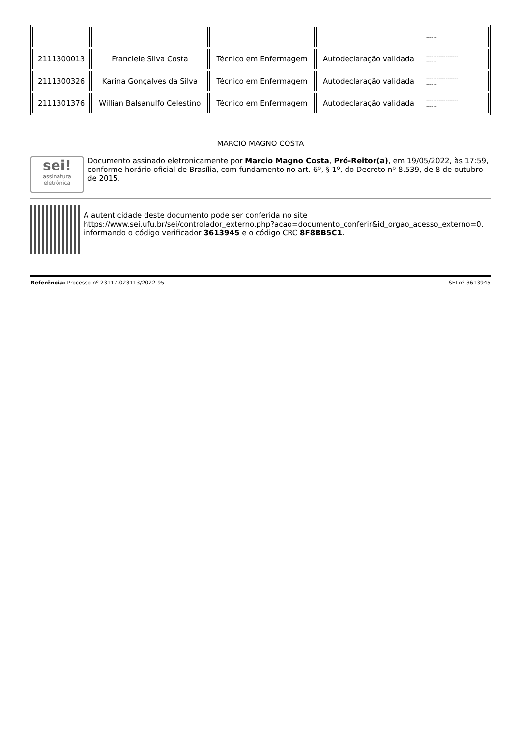| | | | | ------ |
| 2111300013 | Franciele Silva Costa | Técnico em Enfermagem | Autodeclaração validada | ------------------ ------ |
| 2111300326 | Karina Gonçalves da Silva | Técnico em Enfermagem | Autodeclaração validada | ------------------ ------ |
| 2111301376 | Willian Balsanulfo Celestino | Técnico em Enfermagem | Autodeclaração validada | ------------------ ------ |
MARCIO MAGNO COSTA
sei!
assinatura eletrônica
Documento assinado eletronicamente por Marcio Magno Costa, Pró-Reitor(a), em 19/05/2022, às 17:59, conforme horário oficial de Brasília, com fundamento no art. 6º, § 1º, do Decreto nº 8.539, de 8 de outubro de 2015.
A autenticidade deste documento pode ser conferida no site https://www.sei.ufu.br/sei/controlador_externo.php?acao=documento_conferir&id_orgao_acesso_externo=0, informando o código verificador 3613945 e o código CRC 8F8BB5C1.
Referência: Processo nº 23117.023113/2022-95 SEI nº 3613945